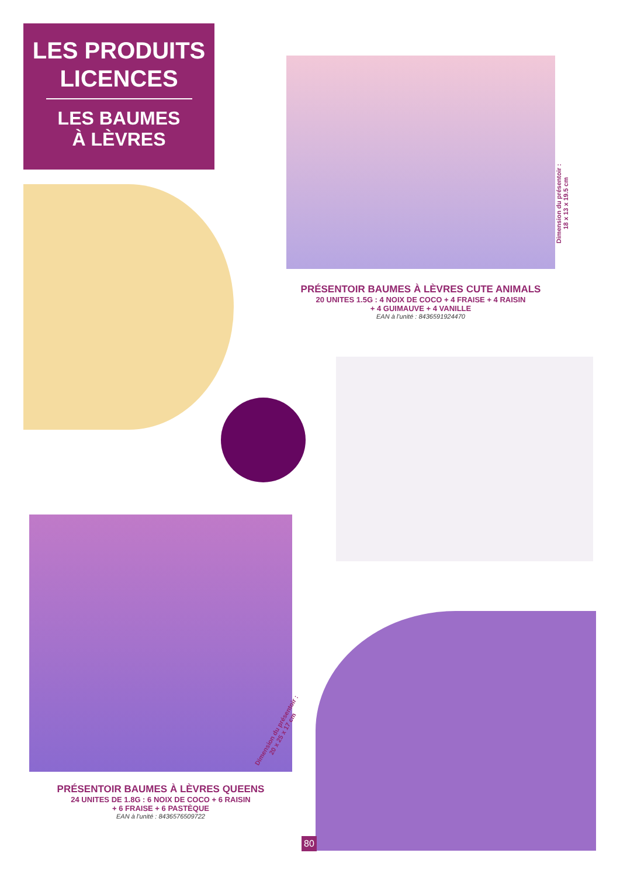LES PRODUITS
LICENCES
LES BAUMES
À LÈVRES
Dimension du présentoir :
18 x 13 x 19.5 cm
PRÉSENTOIR BAUMES À LÈVRES CUTE ANIMALS
20 UNITES 1.5G : 4 NOIX DE COCO + 4 FRAISE + 4 RAISIN
+ 4 GUIMAUVE + 4 VANILLE
EAN à l'unité : 8436591924470
Dimension du présentoir :
20 x 25 x 17 cm
PRÉSENTOIR BAUMES À LÈVRES QUEENS
24 UNITES DE 1.8G : 6 NOIX DE COCO + 6 RAISIN
+ 6 FRAISE + 6 PASTÈQUE
EAN à l'unité : 8436576509722
80